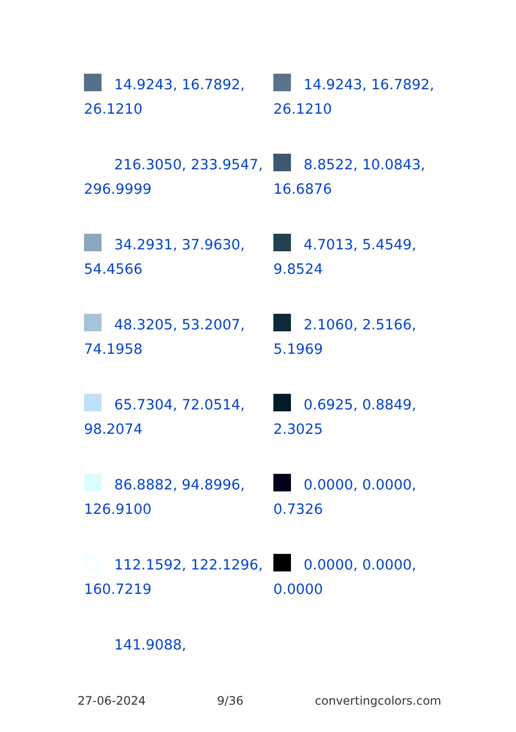14.9243, 16.7892, 26.1210
14.9243, 16.7892, 26.1210
216.3050, 233.9547, 296.9999
8.8522, 10.0843, 16.6876
34.2931, 37.9630, 54.4566
4.7013, 5.4549, 9.8524
48.3205, 53.2007, 74.1958
2.1060, 2.5166, 5.1969
65.7304, 72.0514, 98.2074
0.6925, 0.8849, 2.3025
86.8882, 94.8996, 126.9100
0.0000, 0.0000, 0.7326
112.1592, 122.1296, 160.7219
0.0000, 0.0000, 0.0000
141.9088,
27-06-2024 9/36 convertingcolors.com